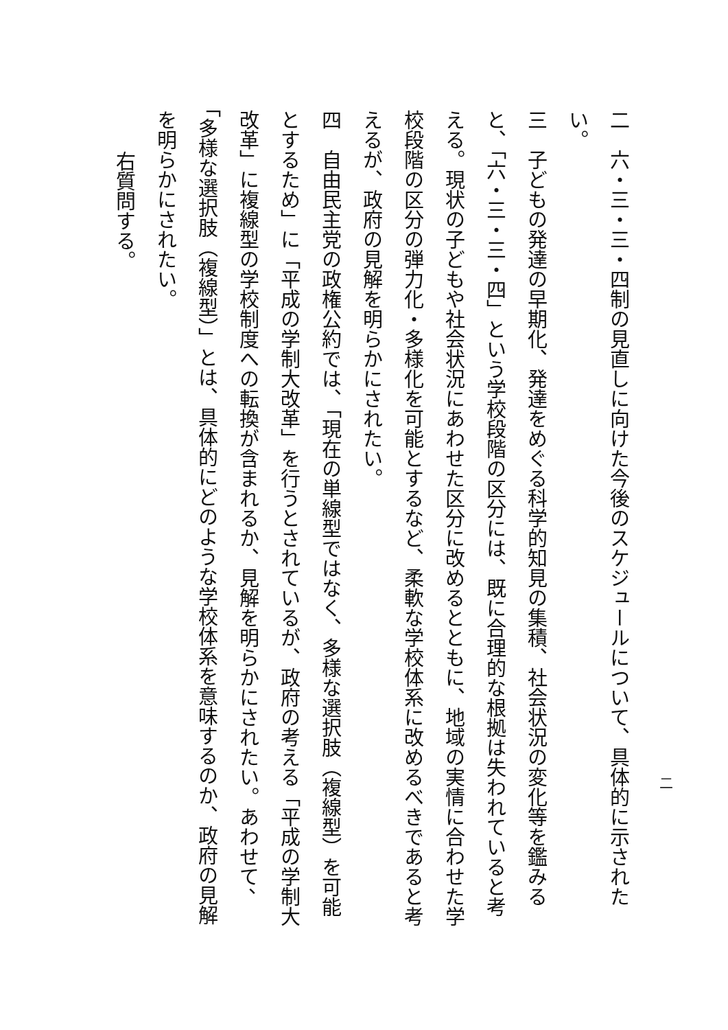二
二　六・三・三・四制の見直しに向けた今後のスケジュールについて、具体的に示されたい。
三　子どもの発達の早期化、発達をめぐる科学的知見の集積、社会状況の変化等を鑑みると、「六・三・三・四」という学校段階の区分には、既に合理的な根拠は失われていると考える。現状の子どもや社会状況にあわせた区分に改めるとともに、地域の実情に合わせた学校段階の区分の弾力化・多様化を可能とするなど、柔軟な学校体系に改めるべきであると考えるが、政府の見解を明らかにされたい。
四　自由民主党の政権公約では、「現在の単線型ではなく、多様な選択肢（複線型）を可能とするため」に「平成の学制大改革」を行うとされているが、政府の考える「平成の学制大改革」に複線型の学校制度への転換が含まれるか、見解を明らかにされたい。あわせて、「多様な選択肢（複線型）」とは、具体的にどのような学校体系を意味するのか、政府の見解を明らかにされたい。
右質問する。